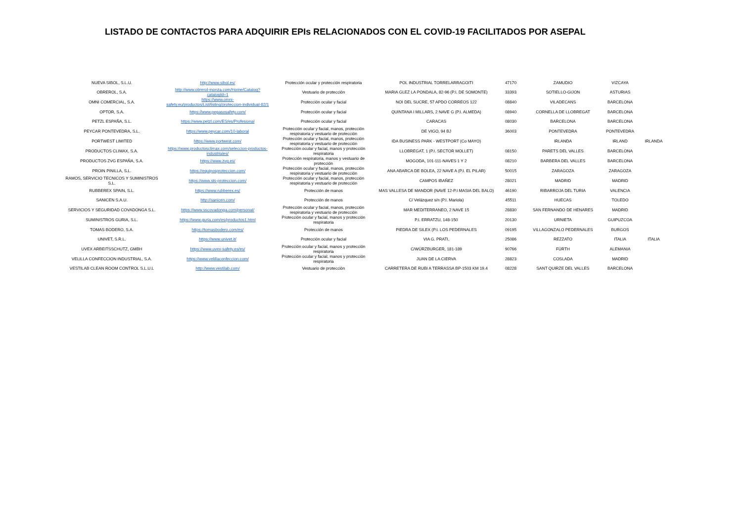LISTADO DE CONTACTOS PARA ADQUIRIR EPIs RELACIONADOS CON EL COVID-19 FACILITADOS POR ASEPAL
| NUEVA SIBOL, S.L.U. | http://www.sibol.es/ | Protección ocular y protección respiratoria | POL INDUSTRIAL TORRELARRAGOITI | 47170 | ZAMUDIO | VIZCAYA | |
| OBREROL, S.A. | http://www.obrerol-monza.com/Home/Catalog?catalogId=1 | Vestuario de protección | MARIA GLEZ LA PONDALA, 82-96 (P.I. DE SOMONTE) | 33393 | SOTIELLO-GIJON | ASTURIAS | |
| OMNI COMERCIAL, S.A. | https://www.omni-safety.eu/productos/List/listing/proteccion-individual-82/1 | Protección ocular y facial | NOI DEL SUCRE, 57 APDO CORREOS 122 | 08840 | VILADECANS | BARCELONA | |
| OPTOR, S.A. | https://www.pegasosafety.com/ | Protección ocular y facial | QUINTANA I MILLARS, 2 NAVE G (P.I. ALMEDA) | 08940 | CORNELLA DE LLOBREGAT | BARCELONA | |
| PETZL ESPAÑA, S.L. | https://www.petzl.com/ES/es/Profesional | Protección ocular y facial | CARACAS | 08030 | BARCELONA | BARCELONA | |
| PEYCAR PONTEVEDRA, S.L. | https://www.peycar.com/10-laboral | Protección ocular y facial, manos, protección respiratoria y vestuario de protección | DE VIGO, 94 BJ | 36003 | PONTEVEDRA | PONTEVEDRA | |
| PORTWEST LIMITED | https://www.portwest.com/ | Protección ocular y facial, manos, protección respiratoria y vestuario de protección | IDA BUSINESS PARK - WESTPORT (Co MAYO) | | IRLANDA | IRLAND | IRLANDA |
| PRODUCTOS CLIMAX, S.A. | https://www.productosclimax.com/seleccion-productos-industriales/ | Protección ocular y facial, manos y protección respiratoria | LLOBREGAT, 1 (P.I. SECTOR MOLLET) | 08150 | PARETS DEL VALLES | BARCELONA | |
| PRODUCTOS ZVG ESPAÑA, S.A. | https://www.zvg.es/ | Protección respiratoria, manos y vestuario de protección | MOGODA, 101-111-NAVES 1 Y 2 | 08210 | BARBERA DEL VALLES | BARCELONA | |
| PROIN PINILLA, S.L. | https://equiposproteccion.com/ | Protección ocular y facial, manos, protección respiratoria y vestuario de protección | ANA ABARCA DE BOLEA, 22 NAVE A (P.I. EL PILAR) | 50015 | ZARAGOZA | ZARAGOZA | |
| RAMOS, SERVICIO TECNICOS Y SUMINISTROS S.L. | https://www.sts-proteccion.com/ | Protección ocular y facial, manos, protección respiratoria y vestuario de protección | CAMPOS IBAÑEZ | 28021 | MADRID | MADRID | |
| RUBBEREX SPAIN, S.L. | https://www.rubberex.es/ | Protección de manos | MAS VALLESA DE MANDOR (NAVE 12-P.I MASIA DEL BALO) | 46190 | RIBARROJA DEL TURIA | VALENCIA | |
| SANICEN S.A.U. | http://sanicen.com/ | Protección de manos | C/ Velázquez s/n (P.I. Mariola) | 45511 | HUECAS | TOLEDO | |
| SERVICIOS Y SEGURIDAD COVADONGA S.L. | https://www.sscovadonga.com/personal/ | Protección ocular y facial, manos, protección respiratoria y vestuario de protección | MAR MEDITERRANEO, 2 NAVE 15 | 28830 | SAN FERNANDO DE HENARES | MADRID | |
| SUMINISTROS GURIA, S.L. | https://www.guria.com/es/productos1.html | Protección ocular y facial, manos y protección respiratoria | P.I. ERRATZU, 148-150 | 20130 | URNIETA | GUIPUZCOA | |
| TOMAS BODERO, S.A. | https://tomasbodero.com/es/ | Protección de manos | PIEDRA DE SILEX (P.I. LOS PEDERNALES | 09195 | VILLAGONZALO PEDERNALES | BURGOS | |
| UNIVET, S.R.L. | https://www.univet.it/ | Protección ocular y facial | VIA G. PRATI, | 25086 | REZZATO | ITALIA | ITALIA |
| UVEX ARBEITSSCHUTZ, GMBH | https://www.uvex-safety.es/es/ | Protección ocular y facial, manos y protección respiratoria | C/WÜRZBURGER, 181-189 | 90766 | FÜRTH | ALEMANIA | |
| VELILLA CONFECCION INDUSTRIAL, S.A. | https://www.velillaconfeccion.com/ | Protección ocular y facial, manos y protección respiratoria | JUAN DE LA CIERVA | 28823 | COSLADA | MADRID | |
| VESTILAB CLEAN ROOM CONTROL S.L.U.L | http://www.vestilab.com/ | Vestuario de protección | CARRETERA DE RUBI A TERRASSA BP-1503 KM 19.4 | 08228 | SANT QUIRZE DEL VALLES | BARCELONA | |